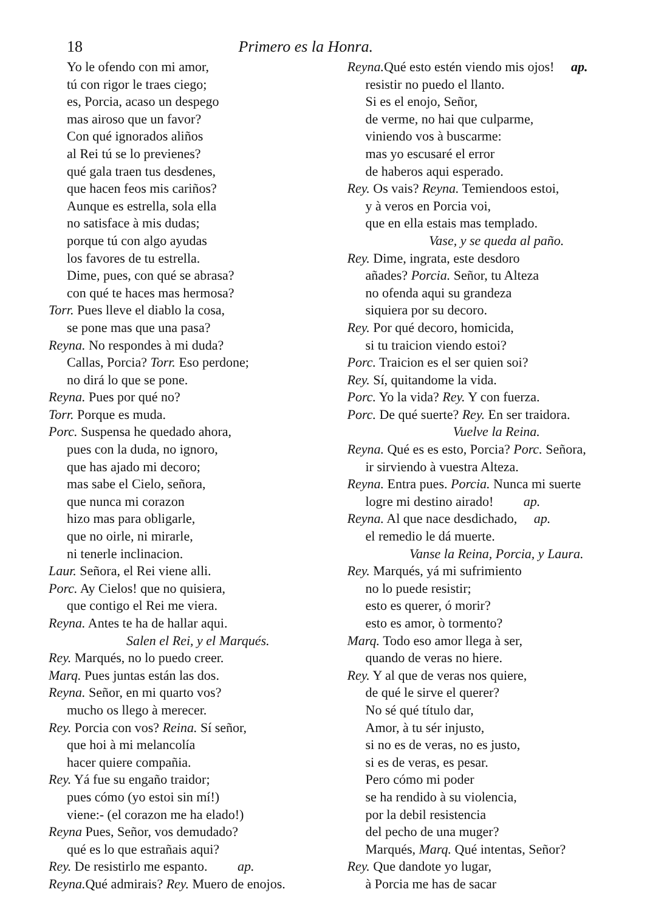18 Primero es la Honra.
Yo le ofendo con mi amor,
tú con rigor le traes ciego;
es, Porcia, acaso un despego
mas airoso que un favor?
Con qué ignorados aliños
al Rei tú se lo previenes?
qué gala traen tus desdenes,
que hacen feos mis cariños?
Aunque es estrella, sola ella
no satisface à mis dudas;
porque tú con algo ayudas
los favores de tu estrella.
Dime, pues, con qué se abrasa?
con qué te haces mas hermosa?
Torr. Pues lleve el diablo la cosa,
se pone mas que una pasa?
Reyna. No respondes à mi duda?
Callas, Porcia? Torr. Eso perdone;
no dirá lo que se pone.
Reyna. Pues por qué no?
Torr. Porque es muda.
Porc. Suspensa he quedado ahora,
pues con la duda, no ignoro,
que has ajado mi decoro;
mas sabe el Cielo, señora,
que nunca mi corazon
hizo mas para obligarle,
que no oirle, ni mirarle,
ni tenerle inclinacion.
Laur. Señora, el Rei viene alli.
Porc. Ay Cielos! que no quisiera,
que contigo el Rei me viera.
Reyna. Antes te ha de hallar aqui.
Salen el Rei, y el Marqués.
Rey. Marqués, no lo puedo creer.
Marq. Pues juntas están las dos.
Reyna. Señor, en mi quarto vos?
mucho os llego à merecer.
Rey. Porcia con vos? Reina. Sí señor,
que hoi à mi melancolía
hacer quiere compañia.
Rey. Yá fue su engaño traidor;
pues cómo (yo estoi sin mí!)
viene:- (el corazon me ha elado!)
Reyna Pues, Señor, vos demudado?
qué es lo que estrañais aqui?
Rey. De resistirlo me espanto. ap.
Reyna. Qué admirais? Rey. Muero de enojos.
Reyna. Qué esto estén viendo mis ojos! ap.
resistir no puedo el llanto.
Si es el enojo, Señor,
de verme, no hai que culparme,
viniendo vos à buscarme:
mas yo escusaré el error
de haberos aqui esperado.
Rey. Os vais? Reyna. Temiendoos estoi,
y à veros en Porcia voi,
que en ella estais mas templado.
Vase, y se queda al paño.
Rey. Dime, ingrata, este desdoro
añades? Porcia. Señor, tu Alteza
no ofenda aqui su grandeza
siquiera por su decoro.
Rey. Por qué decoro, homicida,
si tu traicion viendo estoi?
Porc. Traicion es el ser quien soi?
Rey. Sí, quitandome la vida.
Porc. Yo la vida? Rey. Y con fuerza.
Porc. De qué suerte? Rey. En ser traidora.
Vuelve la Reina.
Reyna. Qué es es esto, Porcia? Porc. Señora,
ir sirviendo à vuestra Alteza.
Reyna. Entra pues. Porcia. Nunca mi suerte
logre mi destino airado! ap.
Reyna. Al que nace desdichado, ap.
el remedio le dá muerte.
Vanse la Reina, Porcia, y Laura.
Rey. Marqués, yá mi sufrimiento
no lo puede resistir;
esto es querer, ó morir?
esto es amor, ò tormento?
Marq. Todo eso amor llega à ser,
quando de veras no hiere.
Rey. Y al que de veras nos quiere,
de qué le sirve el querer?
No sé qué título dar,
Amor, à tu sér injusto,
si no es de veras, no es justo,
si es de veras, es pesar.
Pero cómo mi poder
se ha rendido à su violencia,
por la debil resistencia
del pecho de una muger?
Marqués, Marq. Qué intentas, Señor?
Rey. Que dandote yo lugar,
à Porcia me has de sacar